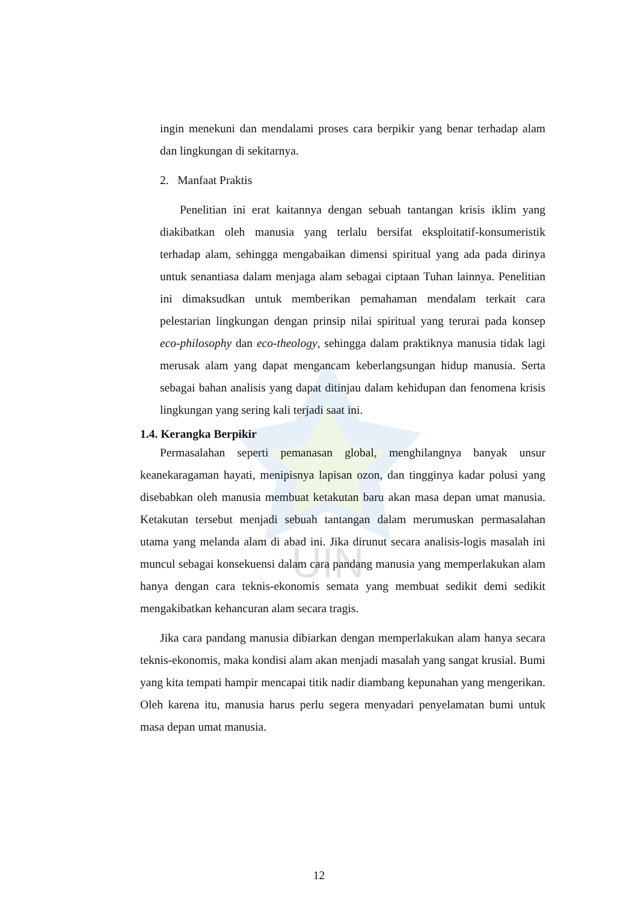UIN
ingin menekuni dan mendalami proses cara berpikir yang benar terhadap alam dan lingkungan di sekitarnya.
2. Manfaat Praktis
Penelitian ini erat kaitannya dengan sebuah tantangan krisis iklim yang diakibatkan oleh manusia yang terlalu bersifat eksploitatif-konsumeristik terhadap alam, sehingga mengabaikan dimensi spiritual yang ada pada dirinya untuk senantiasa dalam menjaga alam sebagai ciptaan Tuhan lainnya. Penelitian ini dimaksudkan untuk memberikan pemahaman mendalam terkait cara pelestarian lingkungan dengan prinsip nilai spiritual yang terurai pada konsep eco-philosophy dan eco-theology, sehingga dalam praktiknya manusia tidak lagi merusak alam yang dapat mengancam keberlangsungan hidup manusia. Serta sebagai bahan analisis yang dapat ditinjau dalam kehidupan dan fenomena krisis lingkungan yang sering kali terjadi saat ini.
1.4. Kerangka Berpikir
Permasalahan seperti pemanasan global, menghilangnya banyak unsur keanekaragaman hayati, menipisnya lapisan ozon, dan tingginya kadar polusi yang disebabkan oleh manusia membuat ketakutan baru akan masa depan umat manusia. Ketakutan tersebut menjadi sebuah tantangan dalam merumuskan permasalahan utama yang melanda alam di abad ini. Jika dirunut secara analisis-logis masalah ini muncul sebagai konsekuensi dalam cara pandang manusia yang memperlakukan alam hanya dengan cara teknis-ekonomis semata yang membuat sedikit demi sedikit mengakibatkan kehancuran alam secara tragis.
Jika cara pandang manusia dibiarkan dengan memperlakukan alam hanya secara teknis-ekonomis, maka kondisi alam akan menjadi masalah yang sangat krusial. Bumi yang kita tempati hampir mencapai titik nadir diambang kepunahan yang mengerikan. Oleh karena itu, manusia harus perlu segera menyadari penyelamatan bumi untuk masa depan umat manusia.
12